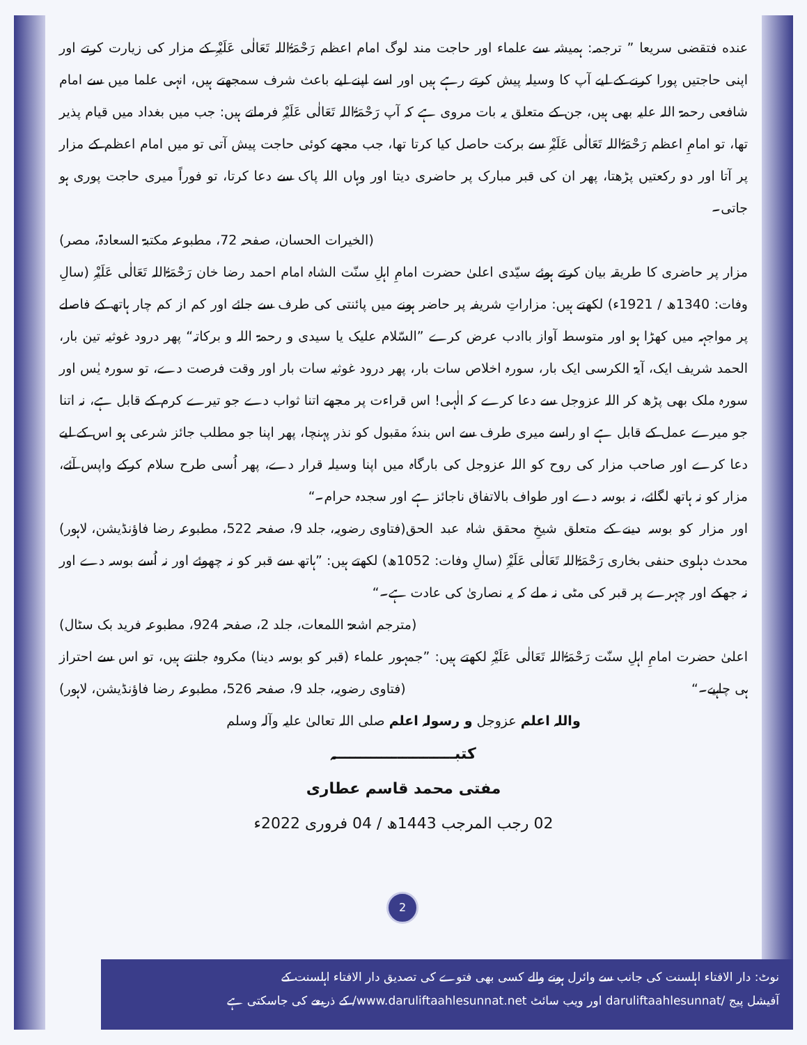عنده فتقضی سریعا ” ترجمہ: ہمیشہ سے علماء اور حاجت مند لوگ امام اعظم رَحْمَۃُاللہ تَعَالٰی عَلَیْہِ کے مزار کی زیارت کرتے اور اپنی حاجتیں پورا کرنے کے لیے آپ کا وسیلہ پیش کرتے رہے ہیں اور اسے اپنے لیے باعث شرف سمجھتے ہیں، انہی علما میں سے امام شافعی رحمۃ اللہ علیہ بھی ہیں، جن کے متعلق یہ بات مروی ہے کہ آپ رَحْمَۃُاللہ تَعَالٰی عَلَیْہِ فرماتے ہیں: جب میں بغداد میں قیام پذیر تھا، تو امامِ اعظم رَحْمَۃُاللہ تَعَالٰی عَلَیْہِ سے برکت حاصل کیا کرتا تھا، جب مجھے کوئی حاجت پیش آتی تو میں امام اعظم کے مزار پر آتا اور دو رکعتیں پڑھتا، پھر ان کی قبر مبارک پر حاضری دیتا اور وہاں اللہ پاک سے دعا کرتا، تو فوراً میری حاجت پوری ہو جاتی۔
(الخیرات الحسان، صفحہ 72، مطبوعہ مکتبۃ السعادۃ، مصر)
مزار پر حاضری کا طریقہ بیان کرتے ہوئے سیّدی اعلیٰ حضرت امامِ اہلِ سنّت الشاہ امام احمد رضا خان رَحْمَۃُاللہ تَعَالٰی عَلَیْہِ (سالِ وفات: 1340ھ / 1921ء) لکھتے ہیں: مزاراتِ شریفہ پر حاضر ہونے میں پائنتی کی طرف سے جائے اور کم از کم چار ہاتھ کے فاصلے پر مواجہہ میں کھڑا ہو اور متوسط آواز باادب عرض کرے ”السّلام علیک یا سیدی و رحمۃ اللہ و برکاتہ“ پھر درود غوثیہ تین بار، الحمد شریف ایک، آیۃ الکرسی ایک بار، سورہ اخلاص سات بار، پھر درود غوثیہ سات بار اور وقت فرصت دے، تو سورہ یٰس اور سورہ ملک بھی پڑھ کر اللہ عزوجل سے دعا کرے کہ الٰہی! اس قراءت پر مجھے اتنا ثواب دے جو تیرے کرم کے قابل ہے، نہ اتنا جو میرے عمل کے قابل ہے او راسے میری طرف سے اس بندۂ مقبول کو نذر پہنچا، پھر اپنا جو مطلب جائز شرعی ہو اس کے لیے دعا کرے اور صاحب مزار کی روح کو اللہ عزوجل کی بارگاہ میں اپنا وسیلہ قرار دے، پھر اُسی طرح سلام کرکے واپس آئے، مزار کو نہ ہاتھ لگائے، نہ بوسہ دے اور طواف بالاتفاق ناجائز ہے اور سجدہ حرام۔“ (فتاوی رضویہ، جلد 9، صفحہ 522، مطبوعہ رضا فاؤنڈیشن، لاہور)
اور مزار کو بوسہ دینے کے متعلق شیخِ محقق شاہ عبد الحق محدث دہلوی حنفی بخاری رَحْمَۃُاللہ تَعَالٰی عَلَیْہِ (سالِ وفات: 1052ھ) لکھتے ہیں: ”ہاتھ سے قبر کو نہ چھوئے اور نہ اُسے بوسہ دے اور نہ جھکے اور چہرے پر قبر کی مٹی نہ ملے کہ یہ نصاریٰ کی عادت ہے۔“
(مترجم اشعۃ اللمعات، جلد 2، صفحہ 924، مطبوعہ فرید بک سٹال)
اعلیٰ حضرت امامِ اہلِ سنّت رَحْمَۃُاللہ تَعَالٰی عَلَیْہِ لکھتے ہیں: ”جمہور علماء (قبر کو بوسہ دینا) مکروہ جانتے ہیں، تو اس سے احتراز ہی چاہیے۔“ (فتاوی رضویہ، جلد 9، صفحہ 526، مطبوعہ رضا فاؤنڈیشن، لاہور)
واللہ اعلم عزوجل و رسولہ اعلم صلی اللہ تعالیٰ علیہ وآلہ وسلم
کتبـــــــــــــــــــــــہ
مفتی محمد قاسم عطاری
02 رجب المرجب 1443ھ / 04 فروری 2022ء
2
نوٹ: دار الافتاء اہلسنت کی جانب سے وائرل ہونے والے کسی بھی فتوے کی تصدیق دار الافتاء اہلسنت کے
آفیشل پیج /daruliftaahlesunnat اور ویب سائٹ www.daruliftaahlesunnat.net/ کے ذریعے کی جاسکتی ہے